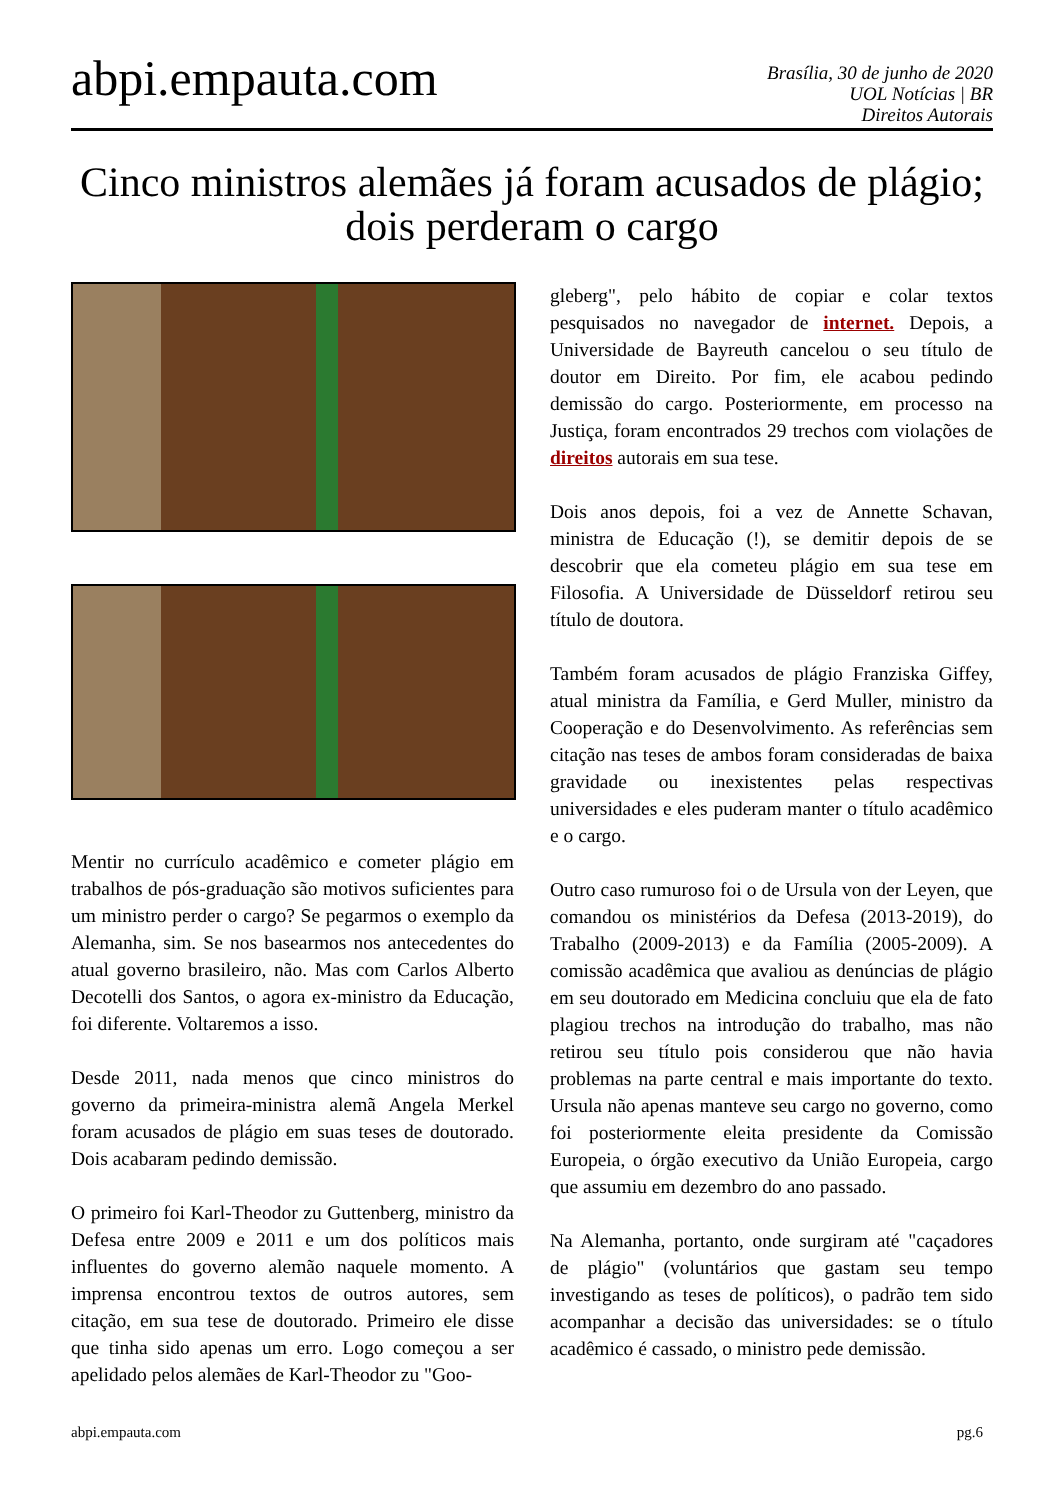abpi.empauta.com
Brasília, 30 de junho de 2020
UOL Notícias | BR
Direitos Autorais
Cinco ministros alemães já foram acusados de plágio; dois perderam o cargo
Mentir no currículo acadêmico e cometer plágio em trabalhos de pós-graduação são motivos suficientes para um ministro perder o cargo? Se pegarmos o exemplo da Alemanha, sim. Se nos basearmos nos antecedentes do atual governo brasileiro, não. Mas com Carlos Alberto Decotelli dos Santos, o agora ex-ministro da Educação, foi diferente. Voltaremos a isso.
Desde 2011, nada menos que cinco ministros do governo da primeira-ministra alemã Angela Merkel foram acusados de plágio em suas teses de doutorado. Dois acabaram pedindo demissão.
O primeiro foi Karl-Theodor zu Guttenberg, ministro da Defesa entre 2009 e 2011 e um dos políticos mais influentes do governo alemão naquele momento. A imprensa encontrou textos de outros autores, sem citação, em sua tese de doutorado. Primeiro ele disse que tinha sido apenas um erro. Logo começou a ser apelidado pelos alemães de Karl-Theodor zu "Goo-
gleberg", pelo hábito de copiar e colar textos pesquisados no navegador de internet. Depois, a Universidade de Bayreuth cancelou o seu título de doutor em Direito. Por fim, ele acabou pedindo demissão do cargo. Posteriormente, em processo na Justiça, foram encontrados 29 trechos com violações de direitos autorais em sua tese.
Dois anos depois, foi a vez de Annette Schavan, ministra de Educação (!), se demitir depois de se descobrir que ela cometeu plágio em sua tese em Filosofia. A Universidade de Düsseldorf retirou seu título de doutora.
Também foram acusados de plágio Franziska Giffey, atual ministra da Família, e Gerd Muller, ministro da Cooperação e do Desenvolvimento. As referências sem citação nas teses de ambos foram consideradas de baixa gravidade ou inexistentes pelas respectivas universidades e eles puderam manter o título acadêmico e o cargo.
Outro caso rumuroso foi o de Ursula von der Leyen, que comandou os ministérios da Defesa (2013-2019), do Trabalho (2009-2013) e da Família (2005-2009). A comissão acadêmica que avaliou as denúncias de plágio em seu doutorado em Medicina concluiu que ela de fato plagiou trechos na introdução do trabalho, mas não retirou seu título pois considerou que não havia problemas na parte central e mais importante do texto. Ursula não apenas manteve seu cargo no governo, como foi posteriormente eleita presidente da Comissão Europeia, o órgão executivo da União Europeia, cargo que assumiu em dezembro do ano passado.
Na Alemanha, portanto, onde surgiram até "caçadores de plágio" (voluntários que gastam seu tempo investigando as teses de políticos), o padrão tem sido acompanhar a decisão das universidades: se o título acadêmico é cassado, o ministro pede demissão.
abpi.empauta.com pg.6